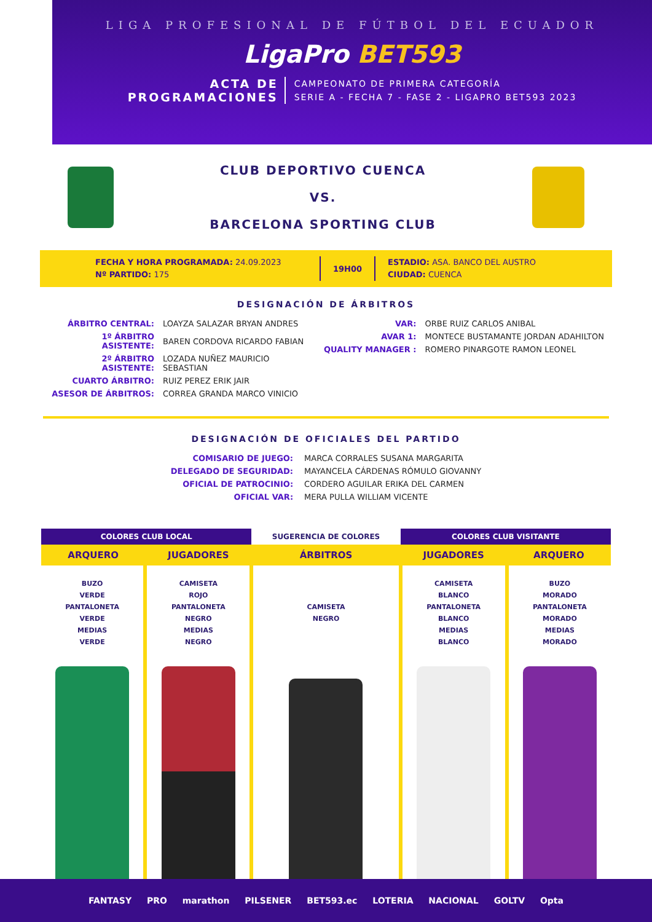LIGA PROFESIONAL DE FÚTBOL DEL ECUADOR
LigaPro BET593
ACTA DE
PROGRAMACIONES
CAMPEONATO DE PRIMERA CATEGORÍA
SERIE A - FECHA 7 - FASE 2 - LIGAPRO BET593 2023
CLUB DEPORTIVO CUENCA
VS.
BARCELONA SPORTING CLUB
FECHA Y HORA PROGRAMADA: 24.09.2023
Nº PARTIDO: 175
19H00
ESTADIO: ASA. BANCO DEL AUSTRO
CIUDAD: CUENCA
DESIGNACIÓN DE ÁRBITROS
| ÁRBITRO CENTRAL: | LOAYZA SALAZAR BRYAN ANDRES |
| 1º ÁRBITRO ASISTENTE: | BAREN CORDOVA RICARDO FABIAN |
| 2º ÁRBITRO ASISTENTE: | LOZADA NUÑEZ MAURICIO SEBASTIAN |
| CUARTO ÁRBITRO: | RUIZ PEREZ ERIK JAIR |
| ASESOR DE ÁRBITROS: | CORREA GRANDA MARCO VINICIO |
| VAR: | ORBE RUIZ CARLOS ANIBAL |
| AVAR 1: | MONTECE BUSTAMANTE JORDAN ADAHILTON |
| QUALITY MANAGER : | ROMERO PINARGOTE RAMON LEONEL |
DESIGNACIÓN DE OFICIALES DEL PARTIDO
| COMISARIO DE JUEGO: | MARCA CORRALES SUSANA MARGARITA |
| DELEGADO DE SEGURIDAD: | MAYANCELA CÁRDENAS RÓMULO GIOVANNY |
| OFICIAL DE PATROCINIO: | CORDERO AGUILAR ERIKA DEL CARMEN |
| OFICIAL VAR: | MERA PULLA WILLIAM VICENTE |
| COLORES CLUB LOCAL | | SUGERENCIA DE COLORES | COLORES CLUB VISITANTE | |
| --- | --- | --- | --- | --- |
| ARQUERO | JUGADORES | ÁRBITROS | JUGADORES | ARQUERO |
| BUZO VERDE PANTALONETA VERDE MEDIAS VERDE | CAMISETA ROJO PANTALONETA NEGRO MEDIAS NEGRO | CAMISETA NEGRO | CAMISETA BLANCO PANTALONETA BLANCO MEDIAS BLANCO | BUZO MORADO PANTALONETA MORADO MEDIAS MORADO |
FANTASY PRO marathon PILSENER BET593.ec LOTERIA NACIONAL GOLTV Opta